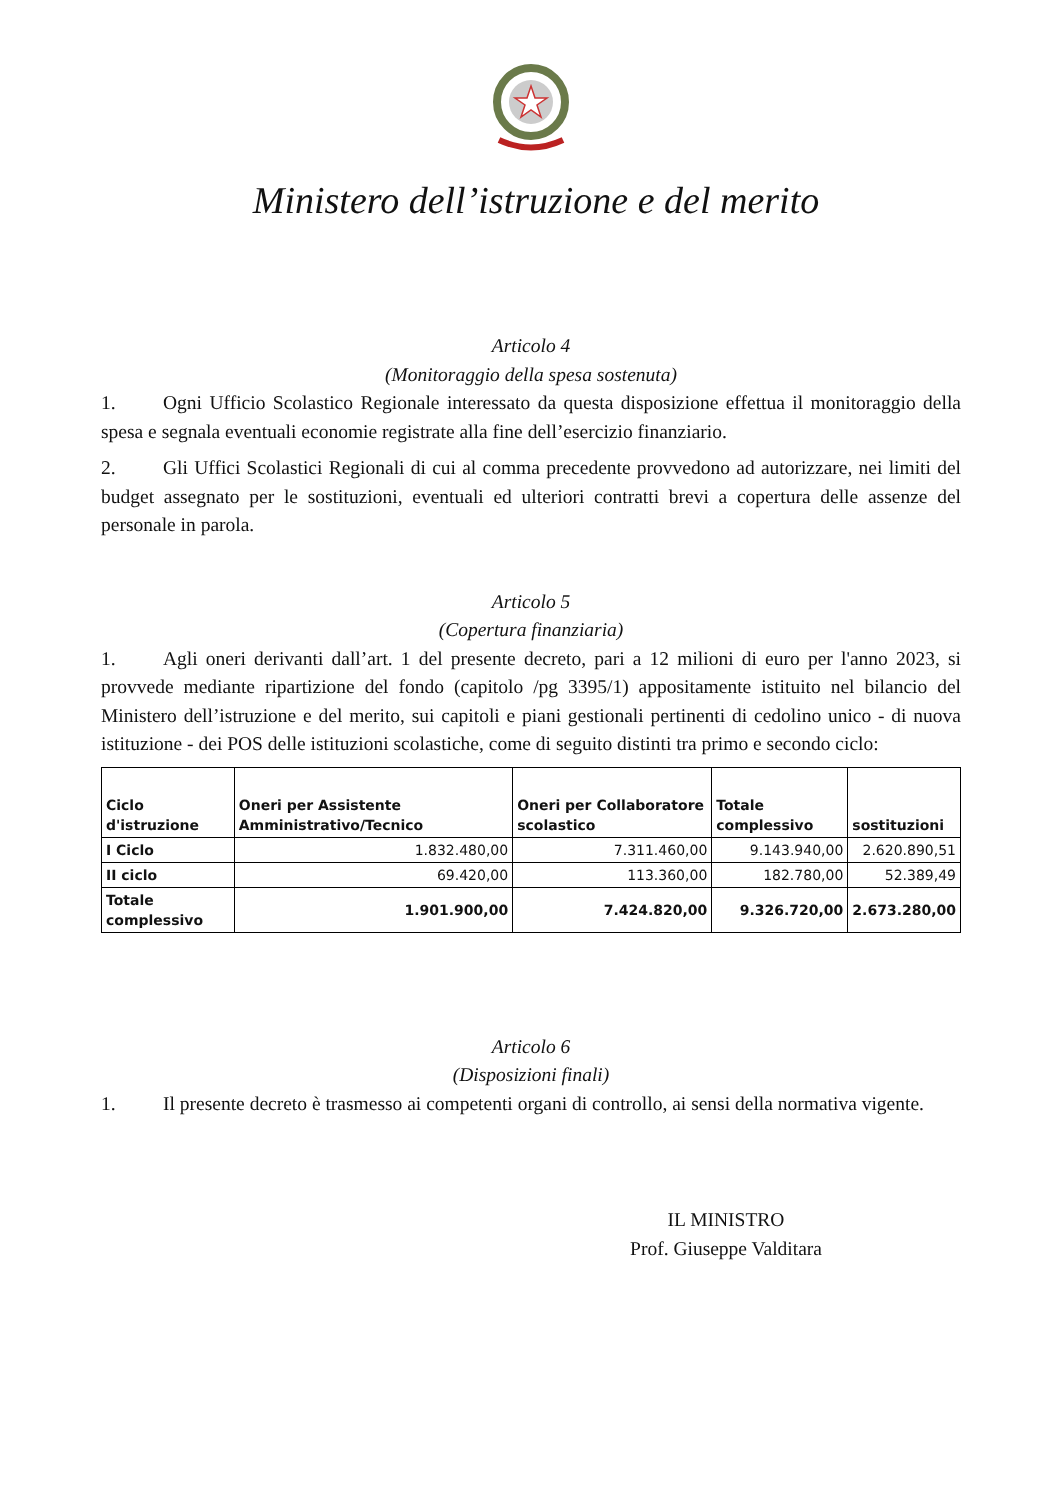Ministero dell’istruzione e del merito
Articolo 4
(Monitoraggio della spesa sostenuta)
1. Ogni Ufficio Scolastico Regionale interessato da questa disposizione effettua il monitoraggio della spesa e segnala eventuali economie registrate alla fine dell’esercizio finanziario.
2. Gli Uffici Scolastici Regionali di cui al comma precedente provvedono ad autorizzare, nei limiti del budget assegnato per le sostituzioni, eventuali ed ulteriori contratti brevi a copertura delle assenze del personale in parola.
Articolo 5
(Copertura finanziaria)
1. Agli oneri derivanti dall’art. 1 del presente decreto, pari a 12 milioni di euro per l'anno 2023, si provvede mediante ripartizione del fondo (capitolo /pg 3395/1) appositamente istituito nel bilancio del Ministero dell’istruzione e del merito, sui capitoli e piani gestionali pertinenti di cedolino unico - di nuova istituzione - dei POS delle istituzioni scolastiche, come di seguito distinti tra primo e secondo ciclo:
| Ciclo d'istruzione | Oneri per Assistente Amministrativo/Tecnico | Oneri per Collaboratore scolastico | Totale complessivo | sostituzioni |
| --- | --- | --- | --- | --- |
| I Ciclo | 1.832.480,00 | 7.311.460,00 | 9.143.940,00 | 2.620.890,51 |
| II ciclo | 69.420,00 | 113.360,00 | 182.780,00 | 52.389,49 |
| Totale complessivo | 1.901.900,00 | 7.424.820,00 | 9.326.720,00 | 2.673.280,00 |
Articolo 6
(Disposizioni finali)
1. Il presente decreto è trasmesso ai competenti organi di controllo, ai sensi della normativa vigente.
IL MINISTRO
Prof. Giuseppe Valditara